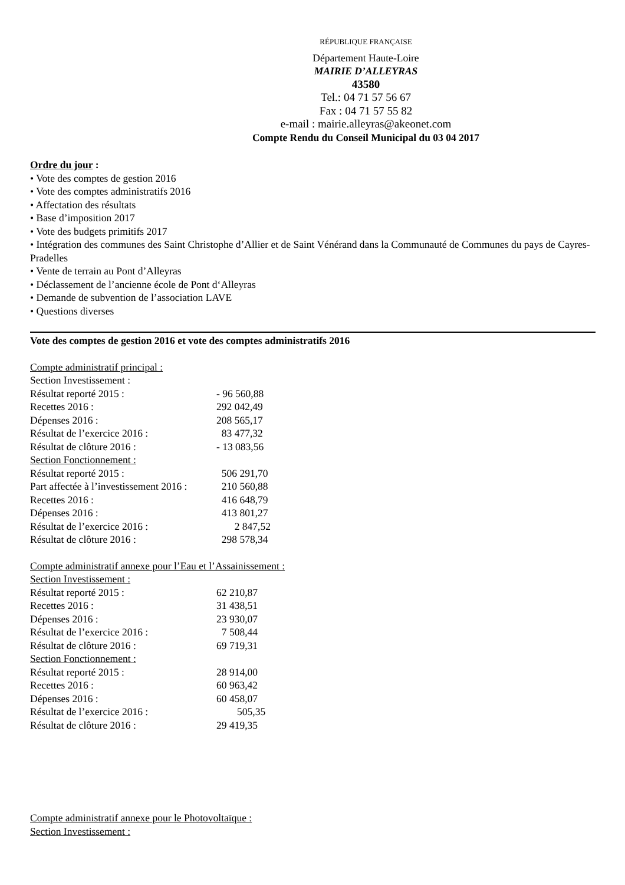RÉPUBLIQUE FRANÇAISE
Département Haute-Loire
MAIRIE D’ALLEYRAS
43580
Tel.: 04 71 57 56 67
Fax : 04 71 57 55 82
e-mail : mairie.alleyras@akeonet.com
Compte Rendu du Conseil Municipal du 03 04 2017
Ordre du jour :
• Vote des comptes de gestion 2016
• Vote des comptes administratifs 2016
• Affectation des résultats
• Base d’imposition 2017
• Vote des budgets primitifs 2017
• Intégration des communes des Saint Christophe d’Allier et de Saint Vénérand dans la Communauté de Communes du pays de Cayres-Pradelles
• Vente de terrain au Pont d’Alleyras
• Déclassement de l’ancienne école de Pont d‘Alleyras
• Demande de subvention de l’association LAVE
• Questions diverses
Vote des comptes de gestion 2016 et vote des comptes administratifs 2016
Compte administratif principal :
| Section Investissement : | |
| Résultat reporté 2015 : | - 96 560,88 |
| Recettes 2016 : | 292 042,49 |
| Dépenses 2016 : | 208 565,17 |
| Résultat de l’exercice 2016 : | 83 477,32 |
| Résultat de clôture 2016 : | - 13 083,56 |
| Section Fonctionnement : | |
| Résultat reporté 2015 : | 506 291,70 |
| Part affectée à l’investissement 2016 : | 210 560,88 |
| Recettes 2016 : | 416 648,79 |
| Dépenses 2016 : | 413 801,27 |
| Résultat de l’exercice 2016 : | 2 847,52 |
| Résultat de clôture 2016 : | 298 578,34 |
Compte administratif annexe pour l’Eau et l’Assainissement :
| Section Investissement : | |
| Résultat reporté 2015 : | 62 210,87 |
| Recettes 2016 : | 31 438,51 |
| Dépenses 2016 : | 23 930,07 |
| Résultat de l’exercice 2016 : | 7 508,44 |
| Résultat de clôture 2016 : | 69 719,31 |
| Section Fonctionnement : | |
| Résultat reporté 2015 : | 28 914,00 |
| Recettes 2016 : | 60 963,42 |
| Dépenses 2016 : | 60 458,07 |
| Résultat de l’exercice 2016 : | 505,35 |
| Résultat de clôture 2016 : | 29 419,35 |
Compte administratif annexe pour le Photovoltaïque :
Section Investissement :